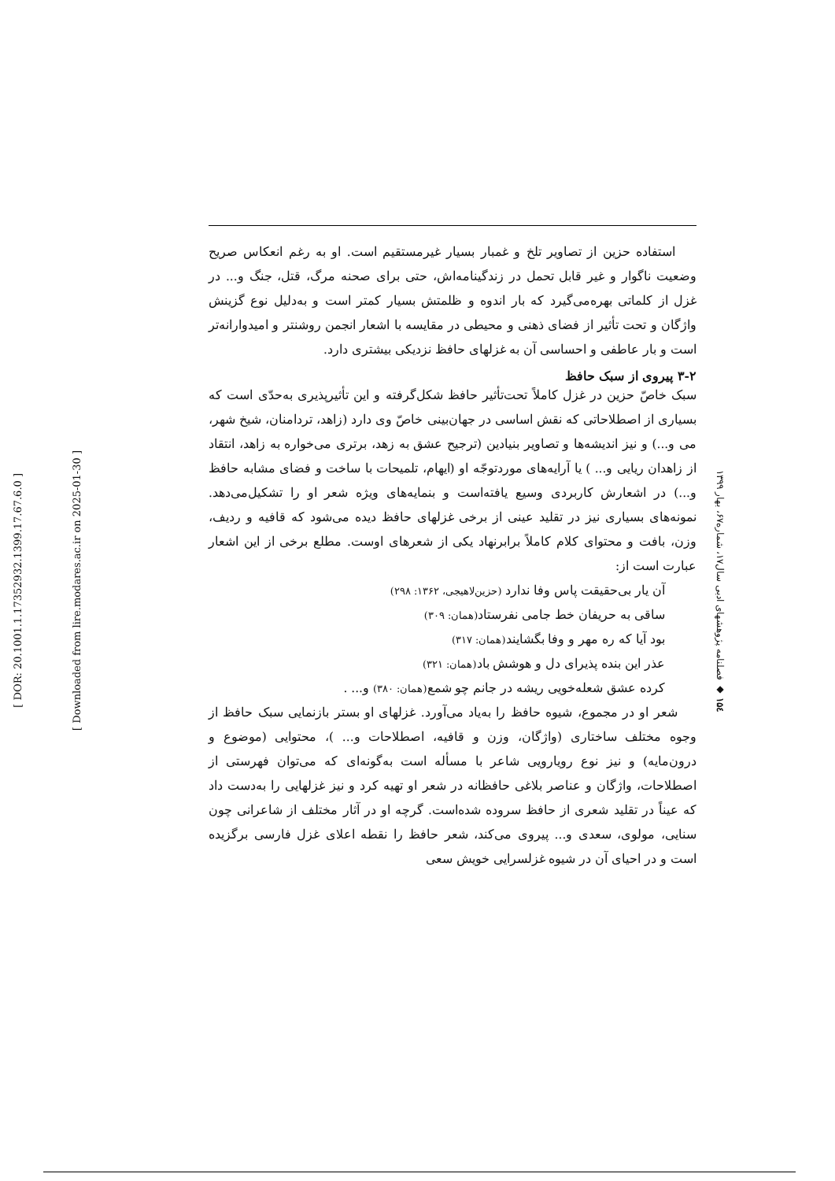[ DOR: 20.1001.1.17352932.1399.17.67.6.0 ]
[ Downloaded from lire.modares.ac.ir on 2025-01-30 ]
استفاده حزین از تصاویر تلخ و غمبار بسیار غیرمستقیم است. او به رغم انعکاس صریح وضعیت ناگوار و غیر قابل تحمل در زندگینامه‌اش، حتی برای صحنه مرگ، قتل، جنگ و... در غزل از کلماتی بهره‌می‌گیرد که بار اندوه و ظلمتش بسیار کمتر است و به‌دلیل نوع گزینش واژگان و تحت تأثیر از فضای ذهنی و محیطی در مقایسه با اشعار انجمن روشنتر و امیدوارانه‌تر است و بار عاطفی و احساسی آن به غزلهای حافظ نزدیکی بیشتری دارد.
۳-۲ پیروی از سبک حافظ
سبک خاصّ حزین در غزل کاملاً تحت‌تأثیر حافظ شکل‌گرفته و این تأثیرپذیری به‌حدّی است که بسیاری از اصطلاحاتی که نقش اساسی در جهان‌بینی خاصّ وی دارد (زاهد، تردامنان، شیخ شهر، می و...) و نیز اندیشه‌ها و تصاویر بنیادین (ترجیح عشق به زهد، برتری می‌خواره به زاهد، انتقاد از زاهدان ریایی و... ) یا آرایه‌های موردتوجّه او (ایهام، تلمیحات با ساخت و فضای مشابه حافظ و...) در اشعارش کاربردی وسیع یافته‌است و بنمایه‌های ویژه شعر او را تشکیل‌می‌دهد. نمونه‌های بسیاری نیز در تقلید عینی از برخی غزلهای حافظ دیده می‌شود که قافیه و ردیف، وزن، بافت و محتوای کلام کاملاً برابرنهاد یکی از شعرهای اوست. مطلع برخی از این اشعار عبارت است از:
آن یار بی‌حقیقت پاس وفا ندارد (حزین‌لاهیجی، ۱۳۶۲: ۲۹۸)
ساقی به حریفان خط جامی نفرستاد(همان: ۳۰۹)
بود آیا که ره مهر و وفا بگشایند(همان: ۳۱۷)
عذر این بنده پذیرای دل و هوشش باد(همان: ۳۲۱)
کرده عشق شعله‌خویی ریشه در جانم چو شمع(همان: ۳۸۰) و... .
شعر او در مجموع، شیوه حافظ را به‌یاد می‌آورد. غزلهای او بستر بازنمایی سبک حافظ از وجوه مختلف ساختاری (واژگان، وزن و قافیه، اصطلاحات و... )، محتوایی (موضوع و درون‌مایه) و نیز نوع رویارویی شاعر با مسأله است به‌گونه‌ای که می‌توان فهرستی از اصطلاحات، واژگان و عناصر بلاغی حافظانه در شعر او تهیه کرد و نیز غزلهایی را به‌دست داد که عیناً در تقلید شعری از حافظ سروده شده‌است. گرچه او در آثار مختلف از شاعرانی چون سنایی، مولوی، سعدی و... پیروی می‌کند، شعر حافظ را نقطه اعلای غزل فارسی برگزیده است و در احیای آن در شیوه غزلسرایی خویش سعی
۱۵٤ ◆ فصلنامه پژوهشهای ادبی سال۱۷، شماره۶۷، بهار ۱۳۹۹